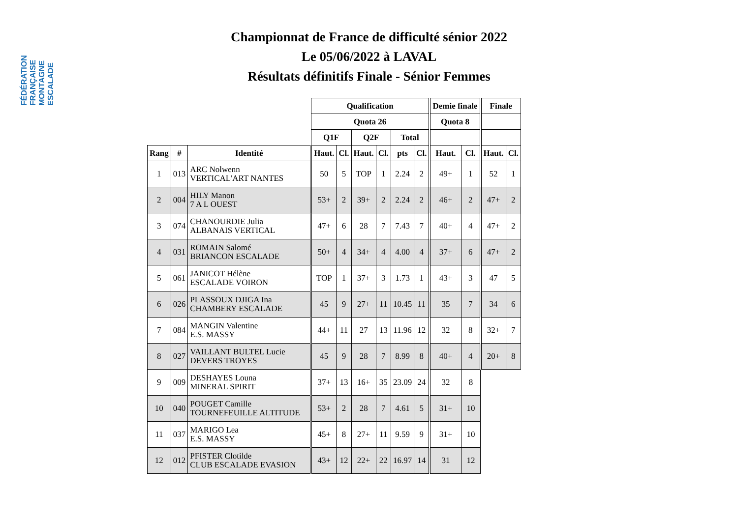FÉDÉRATION FRANÇAISE MONTAGNE ESCALADE
Championnat de France de difficulté sénior 2022
Le 05/06/2022 à LAVAL
Résultats définitifs Finale - Sénior Femmes
| | | | Qualification | | | | | | Demie finale | | Finale | |
| --- | --- | --- | --- | --- | --- | --- | --- | --- | --- | --- | --- | --- |
| | | | Quota 26 | | | | | | Quota 8 | | | |
| | | | Q1F | | Q2F | | Total | | | | | |
| Rang | # | Identité | Haut. | Cl. | Haut. | Cl. | pts | Cl. | Haut. | Cl. | Haut. | Cl. |
| 1 | 013 | ARC Nolwenn VERTICAL'ART NANTES | 50 | 5 | TOP | 1 | 2.24 | 2 | 49+ | 1 | 52 | 1 |
| 2 | 004 | HILY Manon 7 A L OUEST | 53+ | 2 | 39+ | 2 | 2.24 | 2 | 46+ | 2 | 47+ | 2 |
| 3 | 074 | CHANOURDIE Julia ALBANAIS VERTICAL | 47+ | 6 | 28 | 7 | 7.43 | 7 | 40+ | 4 | 47+ | 2 |
| 4 | 031 | ROMAIN Salomé BRIANCON ESCALADE | 50+ | 4 | 34+ | 4 | 4.00 | 4 | 37+ | 6 | 47+ | 2 |
| 5 | 061 | JANICOT Hélène ESCALADE VOIRON | TOP | 1 | 37+ | 3 | 1.73 | 1 | 43+ | 3 | 47 | 5 |
| 6 | 026 | PLASSOUX DJIGA Ina CHAMBERY ESCALADE | 45 | 9 | 27+ | 11 | 10.45 | 11 | 35 | 7 | 34 | 6 |
| 7 | 084 | MANGIN Valentine E.S. MASSY | 44+ | 11 | 27 | 13 | 11.96 | 12 | 32 | 8 | 32+ | 7 |
| 8 | 027 | VAILLANT BULTEL Lucie DEVERS TROYES | 45 | 9 | 28 | 7 | 8.99 | 8 | 40+ | 4 | 20+ | 8 |
| 9 | 009 | DESHAYES Louna MINERAL SPIRIT | 37+ | 13 | 16+ | 35 | 23.09 | 24 | 32 | 8 | | |
| 10 | 040 | POUGET Camille TOURNEFEUILLE ALTITUDE | 53+ | 2 | 28 | 7 | 4.61 | 5 | 31+ | 10 | | |
| 11 | 037 | MARIGO Lea E.S. MASSY | 45+ | 8 | 27+ | 11 | 9.59 | 9 | 31+ | 10 | | |
| 12 | 012 | PFISTER Clotilde CLUB ESCALADE EVASION | 43+ | 12 | 22+ | 22 | 16.97 | 14 | 31 | 12 | | |